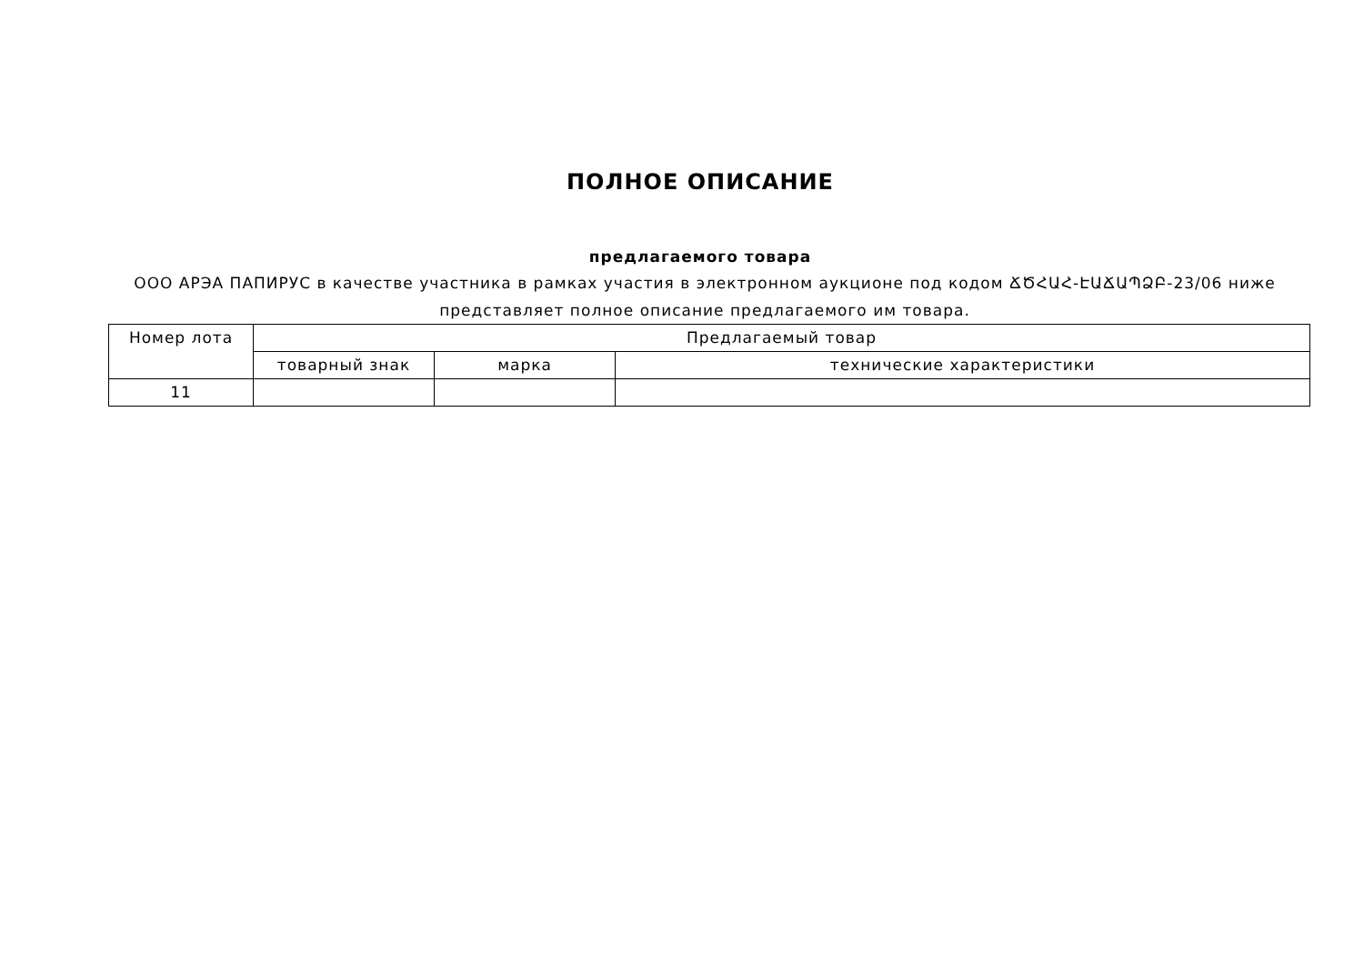ПОЛНОЕ ОПИСАНИЕ
предлагаемого товара
ООО АРЭА ПАПИРУС в качестве участника в рамках участия в электронном аукционе под кодом ՃԾՀԱՀ-ԷԱՃԱՊՁԲ-23/06 ниже представляет полное описание предлагаемого им товара.
| Номер лота | Предлагаемый товар | | |
| --- | --- | --- | --- |
| | товарный знак | марка | технические характеристики |
| 11 | | | |